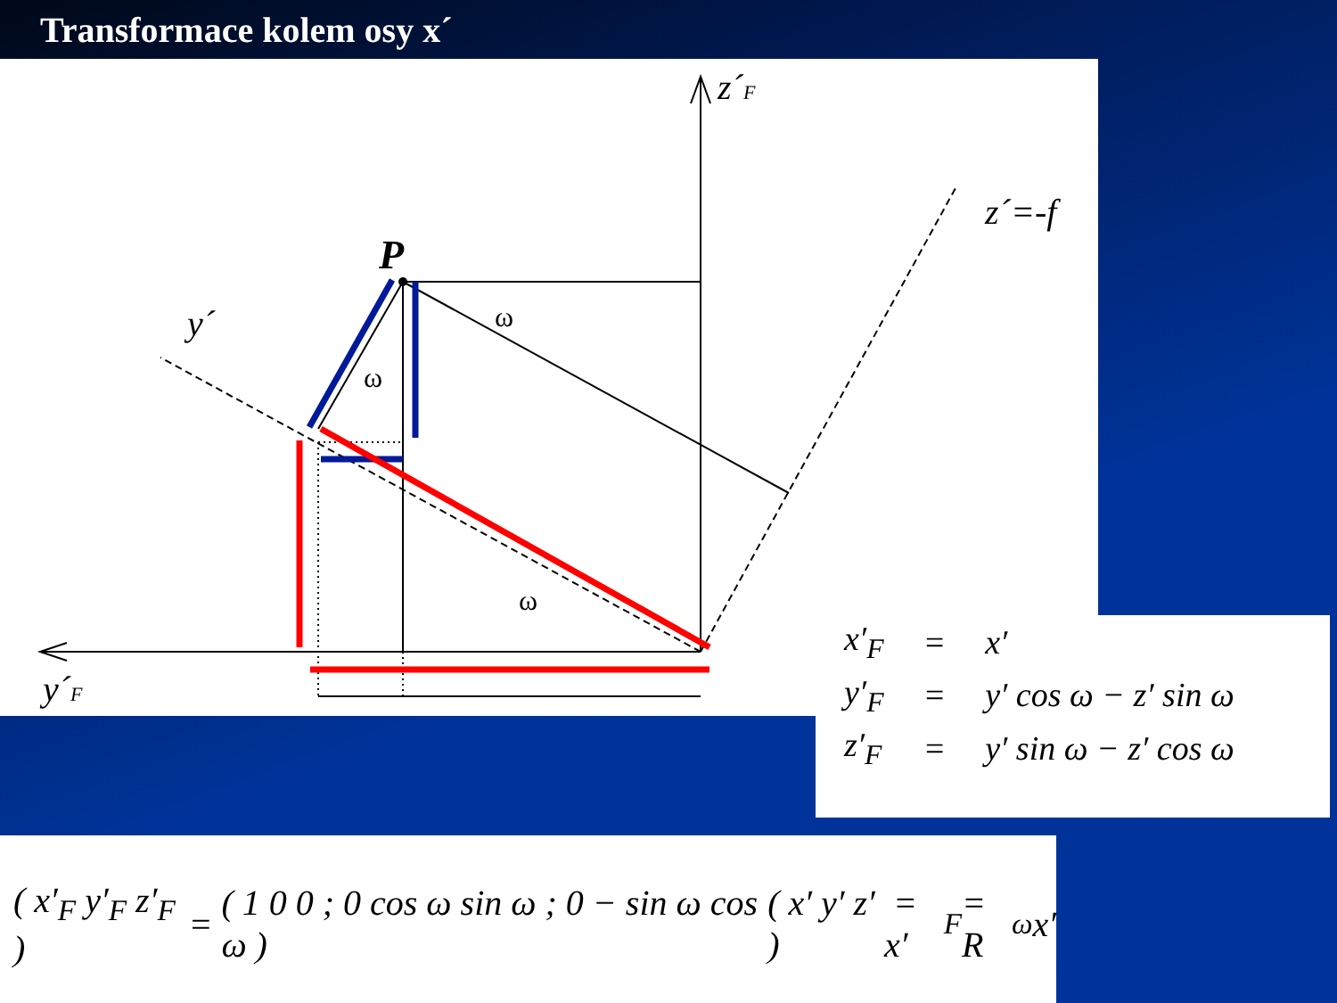Transformace kolem osy x´
P
z´F
z´=-f
y´
y´F
ω
ω
ω
| x′<sub>F</sub> | = | x′ |
| y′<sub>F</sub> | = | y′ cos ω − z′ sin ω |
| z′<sub>F</sub> | = | y′ sin ω − z′ cos ω |
( x′<sub>F</sub> y′<sub>F</sub> z′<sub>F</sub> ) = ( 1 0 0 ; 0 cos ω sin ω ; 0 − sin ω cos ω ) ( x′ y′ z′ ) = x′<sub>F</sub> = R<sub>ω</sub>x′